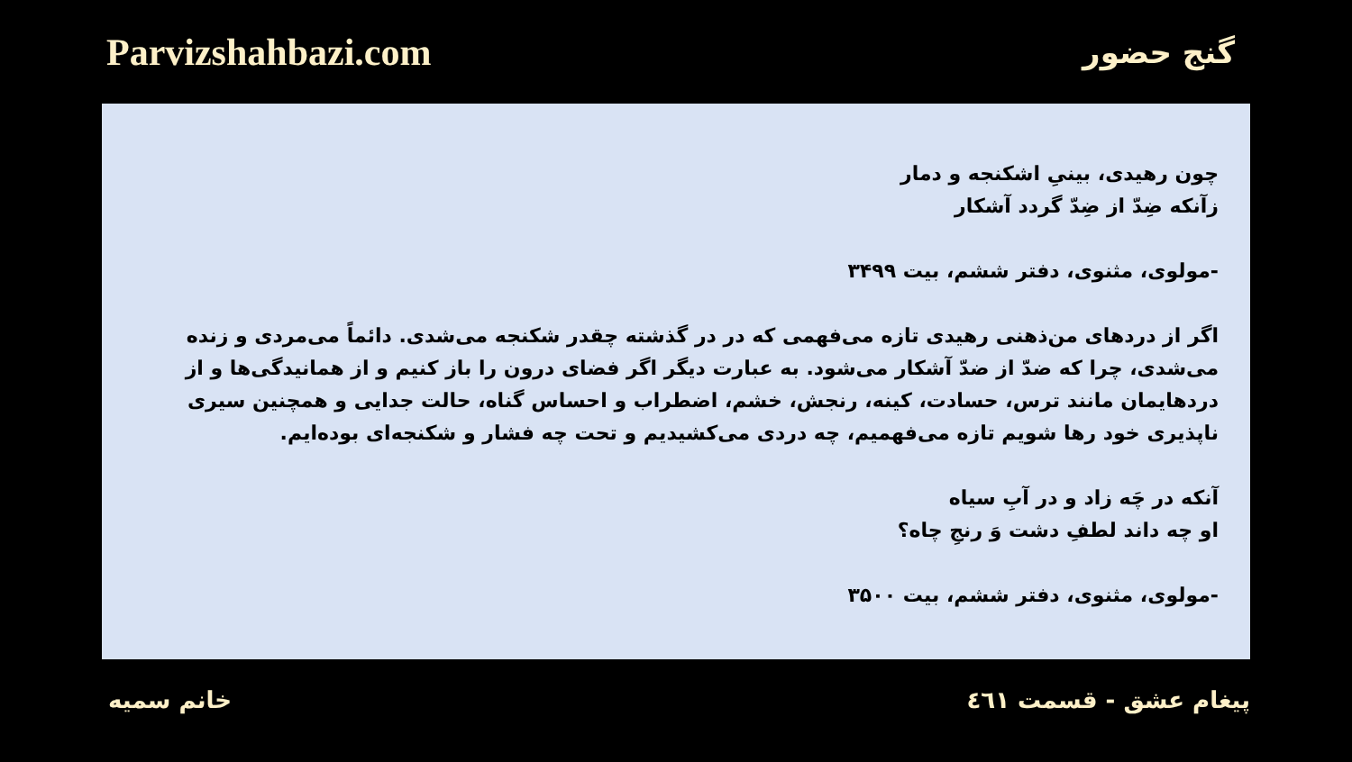Parvizshahbazi.com
گنج حضور
چون رهیدی، بینیِ اشکنجه و دمار
زآنکه ضِدّ از ضِدّ گردد آشکار
-مولوی، مثنوی، دفتر ششم، بیت ۳۴۹۹
اگر از دردهای من‌ذهنی رهیدی تازه می‌فهمی که در در گذشته چقدر شکنجه می‌شدی. دائماً می‌مردی و زنده می‌شدی، چرا که ضدّ از ضدّ آشکار می‌شود. به عبارت دیگر اگر فضای درون را باز کنیم و از همانیدگی‌ها و از دردهایمان مانند ترس، حسادت، کینه، رنجش، خشم، اضطراب و احساس گناه، حالت جدایی و همچنین سیری ناپذیری خود رها شویم تازه می‌فهمیم، چه دردی می‌کشیدیم و تحت چه فشار و شکنجه‌ای بوده‌ایم.
آنکه در چَه زاد و در آبِ سیاه
او چه داند لطفِ دشت وَ رنجِ چاه؟
-مولوی، مثنوی، دفتر ششم، بیت ۳۵۰۰
خانم سمیه پیغام عشق - قسمت ٤٦١